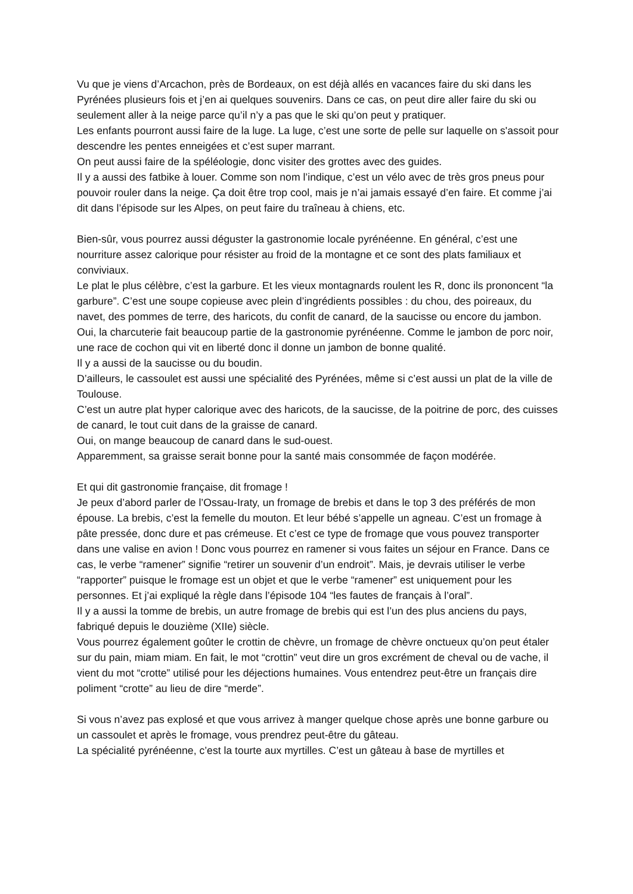Vu que je viens d’Arcachon, près de Bordeaux, on est déjà allés en vacances faire du ski dans les Pyrénées plusieurs fois et j’en ai quelques souvenirs. Dans ce cas, on peut dire aller faire du ski ou seulement aller à la neige parce qu’il n’y a pas que le ski qu’on peut y pratiquer.
Les enfants pourront aussi faire de la luge. La luge, c’est une sorte de pelle sur laquelle on s'assoit pour descendre les pentes enneigées et c’est super marrant.
On peut aussi faire de la spéléologie, donc visiter des grottes avec des guides.
Il y a aussi des fatbike à louer. Comme son nom l’indique, c’est un vélo avec de très gros pneus pour pouvoir rouler dans la neige. Ça doit être trop cool, mais je n’ai jamais essayé d’en faire. Et comme j’ai dit dans l’épisode sur les Alpes, on peut faire du traîneau à chiens, etc.
Bien-sûr, vous pourrez aussi déguster la gastronomie locale pyrénéenne. En général, c’est une nourriture assez calorique pour résister au froid de la montagne et ce sont des plats familiaux et conviviaux.
Le plat le plus célèbre, c’est la garbure. Et les vieux montagnards roulent les R, donc ils prononcent “la garbure”. C’est une soupe copieuse avec plein d’ingrédients possibles : du chou, des poireaux, du navet, des pommes de terre, des haricots, du confit de canard, de la saucisse ou encore du jambon.
Oui, la charcuterie fait beaucoup partie de la gastronomie pyrénéenne. Comme le jambon de porc noir, une race de cochon qui vit en liberté donc il donne un jambon de bonne qualité.
Il y a aussi de la saucisse ou du boudin.
D’ailleurs, le cassoulet est aussi une spécialité des Pyrénées, même si c’est aussi un plat de la ville de Toulouse.
C’est un autre plat hyper calorique avec des haricots, de la saucisse, de la poitrine de porc, des cuisses de canard, le tout cuit dans de la graisse de canard.
Oui, on mange beaucoup de canard dans le sud-ouest.
Apparemment, sa graisse serait bonne pour la santé mais consommée de façon modérée.
Et qui dit gastronomie française, dit fromage !
Je peux d’abord parler de l’Ossau-Iraty, un fromage de brebis et dans le top 3 des préférés de mon épouse. La brebis, c’est la femelle du mouton. Et leur bébé s’appelle un agneau. C’est un fromage à pâte pressée, donc dure et pas crémeuse. Et c’est ce type de fromage que vous pouvez transporter dans une valise en avion ! Donc vous pourrez en ramener si vous faites un séjour en France. Dans ce cas, le verbe “ramener” signifie “retirer un souvenir d’un endroit”. Mais, je devrais utiliser le verbe “rapporter” puisque le fromage est un objet et que le verbe “ramener” est uniquement pour les personnes. Et j’ai expliqué la règle dans l’épisode 104 “les fautes de français à l’oral”.
Il y a aussi la tomme de brebis, un autre fromage de brebis qui est l’un des plus anciens du pays, fabriqué depuis le douzième (XIIe) siècle.
Vous pourrez également goûter le crottin de chèvre, un fromage de chèvre onctueux qu’on peut étaler sur du pain, miam miam. En fait, le mot “crottin” veut dire un gros excrément de cheval ou de vache, il vient du mot “crotte” utilisé pour les déjections humaines. Vous entendrez peut-être un français dire poliment “crotte” au lieu de dire “merde”.
Si vous n’avez pas explosé et que vous arrivez à manger quelque chose après une bonne garbure ou un cassoulet et après le fromage, vous prendrez peut-être du gâteau.
La spécialité pyrénéenne, c’est la tourte aux myrtilles. C’est un gâteau à base de myrtilles et